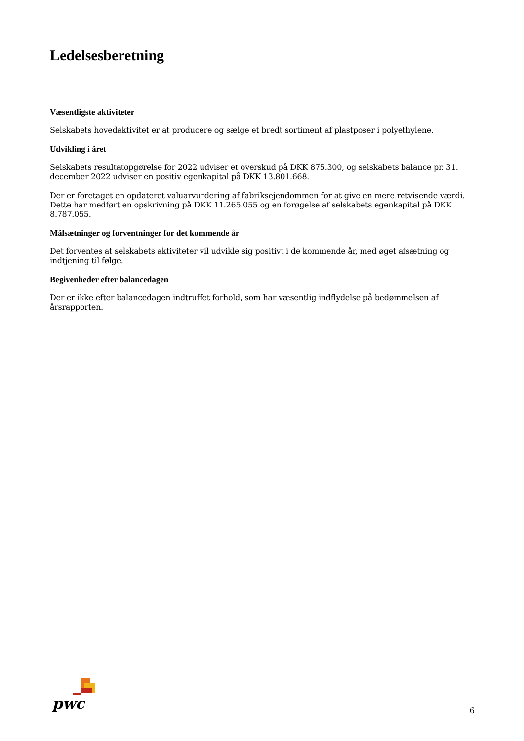Ledelsesberetning
Væsentligste aktiviteter
Selskabets hovedaktivitet er at producere og sælge et bredt sortiment af plastposer i polyethylene.
Udvikling i året
Selskabets resultatopgørelse for 2022 udviser et overskud på DKK 875.300, og selskabets balance pr. 31. december 2022 udviser en positiv egenkapital på DKK 13.801.668.
Der er foretaget en opdateret valuarvurdering af fabriksejendommen for at give en mere retvisende værdi. Dette har medført en opskrivning på DKK 11.265.055 og en forøgelse af selskabets egenkapital på DKK 8.787.055.
Målsætninger og forventninger for det kommende år
Det forventes at selskabets aktiviteter vil udvikle sig positivt i de kommende år, med øget afsætning og indtjening til følge.
Begivenheder efter balancedagen
Der er ikke efter balancedagen indtruffet forhold, som har væsentlig indflydelse på bedømmelsen af årsrapporten.
pwc
6